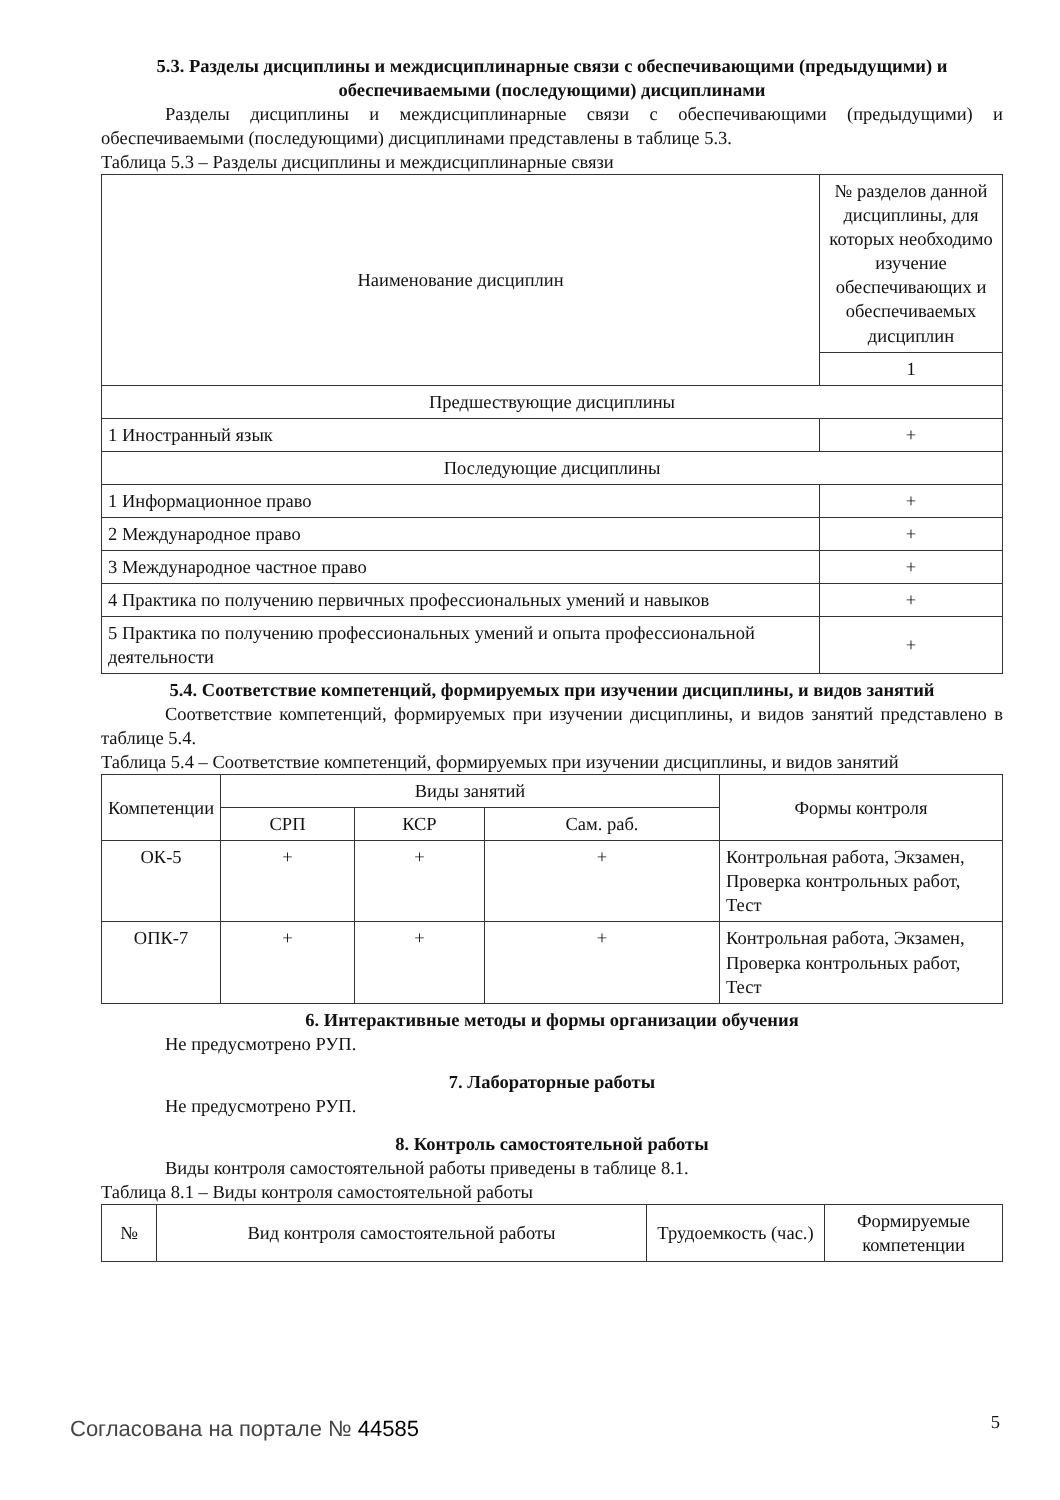5.3. Разделы дисциплины и междисциплинарные связи с обеспечивающими (предыдущими) и обеспечиваемыми (последующими) дисциплинами
Разделы дисциплины и междисциплинарные связи с обеспечивающими (предыдущими) и обеспечиваемыми (последующими) дисциплинами представлены в таблице 5.3.
Таблица 5.3 – Разделы дисциплины и междисциплинарные связи
| Наименование дисциплин | № разделов данной дисциплины, для которых необходимо изучение обеспечивающих и обеспечиваемых дисциплин |
| --- | --- |
| | 1 |
| Предшествующие дисциплины | |
| 1 Иностранный язык | + |
| Последующие дисциплины | |
| 1 Информационное право | + |
| 2 Международное право | + |
| 3 Международное частное право | + |
| 4 Практика по получению первичных профессиональных умений и навыков | + |
| 5 Практика по получению профессиональных умений и опыта профессиональной деятельности | + |
5.4. Соответствие компетенций, формируемых при изучении дисциплины, и видов занятий
Соответствие компетенций, формируемых при изучении дисциплины, и видов занятий представлено в таблице 5.4.
Таблица 5.4 – Соответствие компетенций, формируемых при изучении дисциплины, и видов занятий
| Компетенции | Виды занятий | | | Формы контроля |
| --- | --- | --- | --- | --- |
| | СРП | КСР | Сам. раб. | |
| ОК-5 | + | + | + | Контрольная работа, Экзамен, Проверка контрольных работ, Тест |
| ОПК-7 | + | + | + | Контрольная работа, Экзамен, Проверка контрольных работ, Тест |
6. Интерактивные методы и формы организации обучения
Не предусмотрено РУП.
7. Лабораторные работы
Не предусмотрено РУП.
8. Контроль самостоятельной работы
Виды контроля самостоятельной работы приведены в таблице 8.1.
Таблица 8.1 – Виды контроля самостоятельной работы
| № | Вид контроля самостоятельной работы | Трудоемкость (час.) | Формируемые компетенции |
| --- | --- | --- | --- |
Согласована на портале № 44585 5